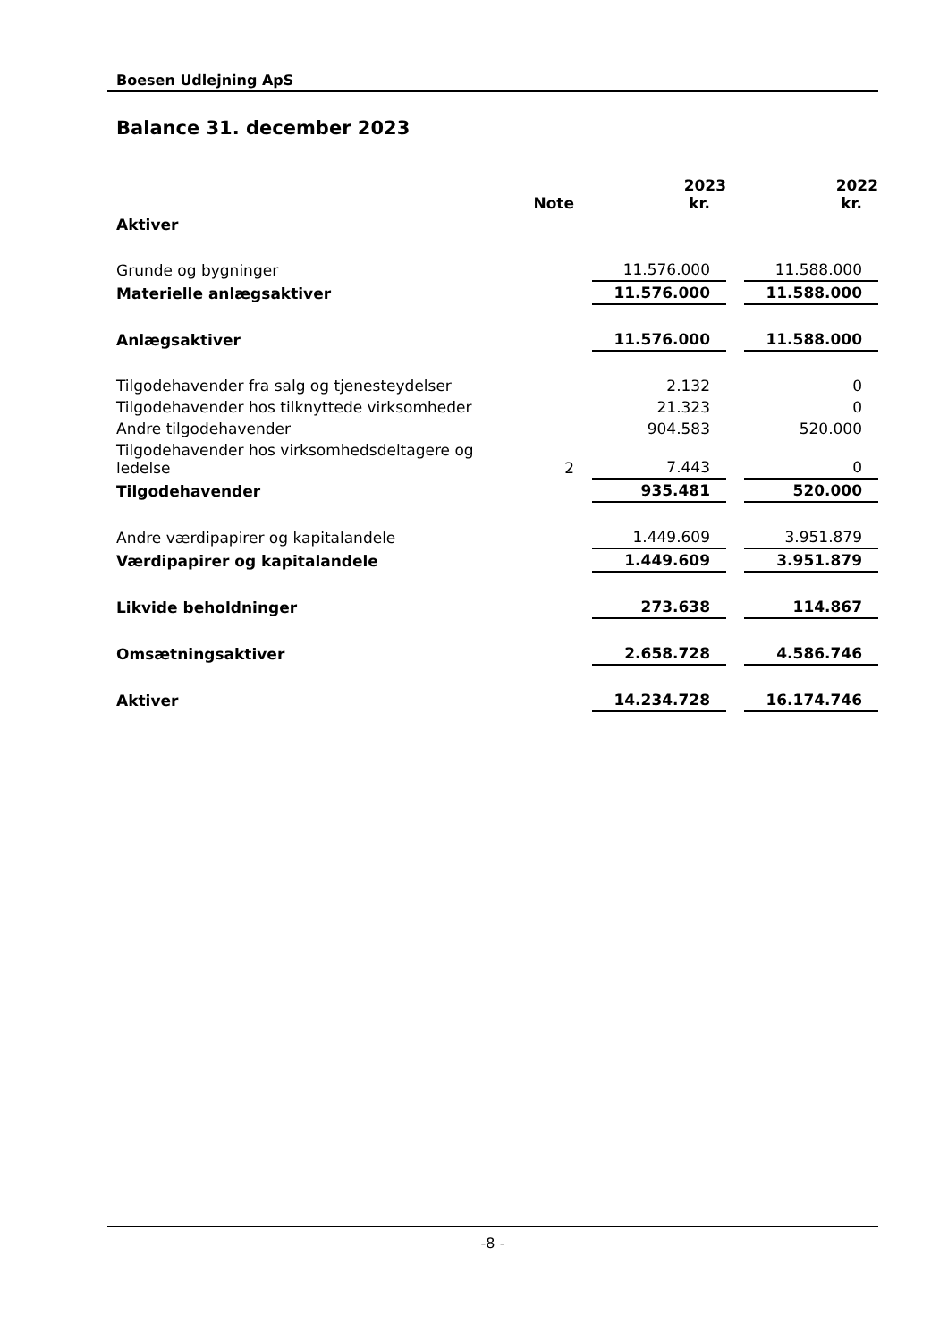Boesen Udlejning ApS
Balance 31. december 2023
| | Note | | 2023 kr. | | 2022 kr. |
| Aktiver | | | | | |
| Grunde og bygninger | | | 11.576.000 | | 11.588.000 |
| Materielle anlægsaktiver | | | 11.576.000 | | 11.588.000 |
| Anlægsaktiver | | | 11.576.000 | | 11.588.000 |
| Tilgodehavender fra salg og tjenesteydelser | | | 2.132 | | 0 |
| Tilgodehavender hos tilknyttede virksomheder | | | 21.323 | | 0 |
| Andre tilgodehavender | | | 904.583 | | 520.000 |
| Tilgodehavender hos virksomhedsdeltagere og ledelse | 2 | | 7.443 | | 0 |
| Tilgodehavender | | | 935.481 | | 520.000 |
| Andre værdipapirer og kapitalandele | | | 1.449.609 | | 3.951.879 |
| Værdipapirer og kapitalandele | | | 1.449.609 | | 3.951.879 |
| Likvide beholdninger | | | 273.638 | | 114.867 |
| Omsætningsaktiver | | | 2.658.728 | | 4.586.746 |
| Aktiver | | | 14.234.728 | | 16.174.746 |
-8 -